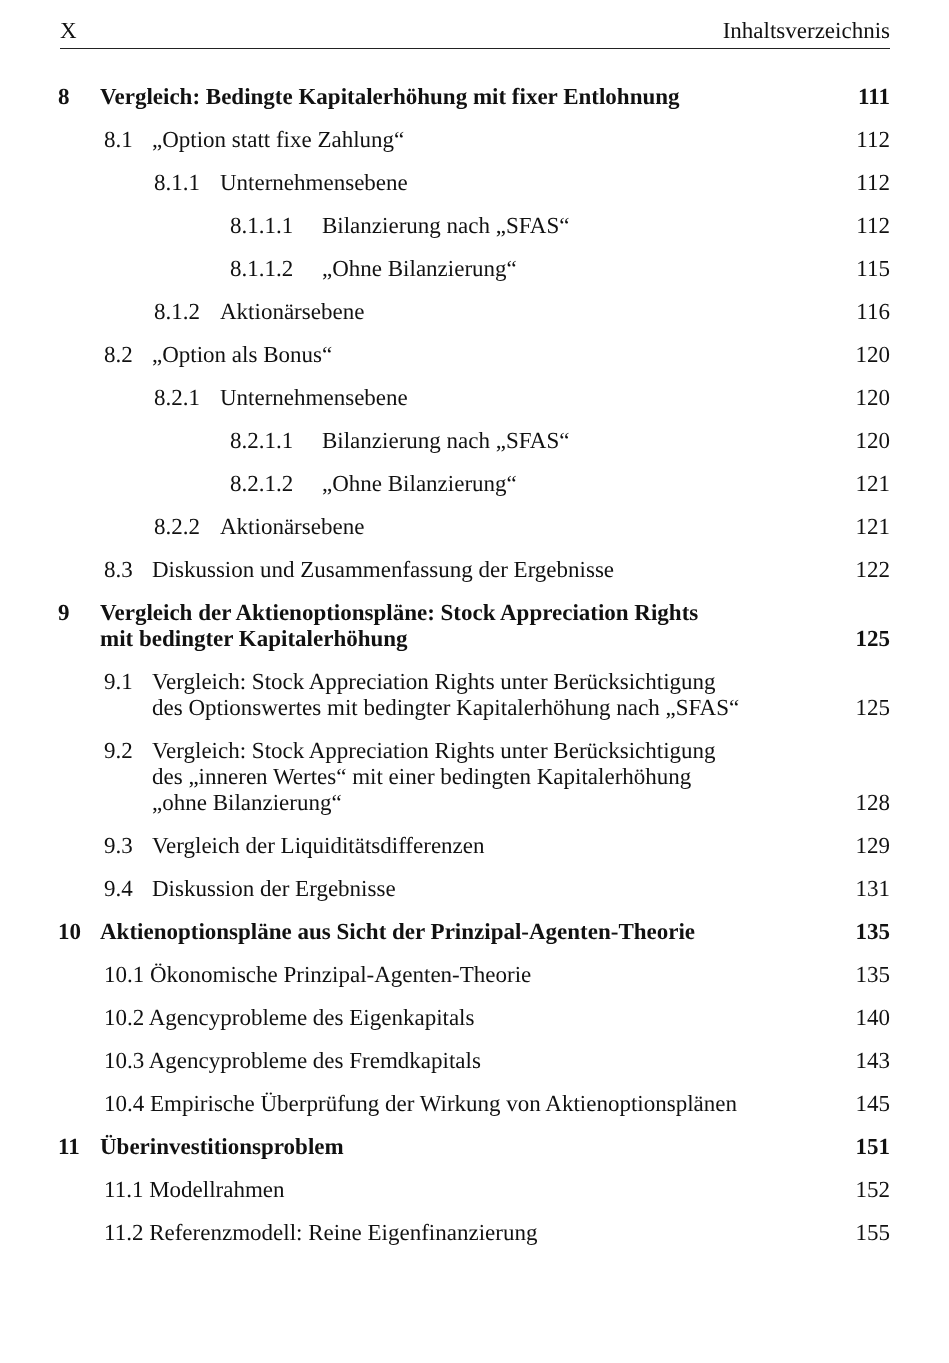X Inhaltsverzeichnis
8 Vergleich: Bedingte Kapitalerhöhung mit fixer Entlohnung
111
8.1 „Option statt fixe Zahlung“
112
8.1.1 Unternehmensebene
112
8.1.1.1 Bilanzierung nach „SFAS“
112
8.1.1.2 „Ohne Bilanzierung“
115
8.1.2 Aktionärsebene
116
8.2 „Option als Bonus“
120
8.2.1 Unternehmensebene
120
8.2.1.1 Bilanzierung nach „SFAS“
120
8.2.1.2 „Ohne Bilanzierung“
121
8.2.2 Aktionärsebene
121
8.3 Diskussion und Zusammenfassung der Ergebnisse
122
9 Vergleich der Aktienoptionspläne: Stock Appreciation Rights
mit bedingter Kapitalerhöhung
125
9.1 Vergleich: Stock Appreciation Rights unter Berücksichtigung
des Optionswertes mit bedingter Kapitalerhöhung nach „SFAS“
125
9.2 Vergleich: Stock Appreciation Rights unter Berücksichtigung
des „inneren Wertes“ mit einer bedingten Kapitalerhöhung
„ohne Bilanzierung“
128
9.3 Vergleich der Liquiditätsdifferenzen
129
9.4 Diskussion der Ergebnisse
131
10 Aktienoptionspläne aus Sicht der Prinzipal-Agenten-Theorie
135
10.1 Ökonomische Prinzipal-Agenten-Theorie
135
10.2 Agencyprobleme des Eigenkapitals
140
10.3 Agencyprobleme des Fremdkapitals
143
10.4 Empirische Überprüfung der Wirkung von Aktienoptionsplänen
145
11 Überinvestitionsproblem
151
11.1 Modellrahmen
152
11.2 Referenzmodell: Reine Eigenfinanzierung
155